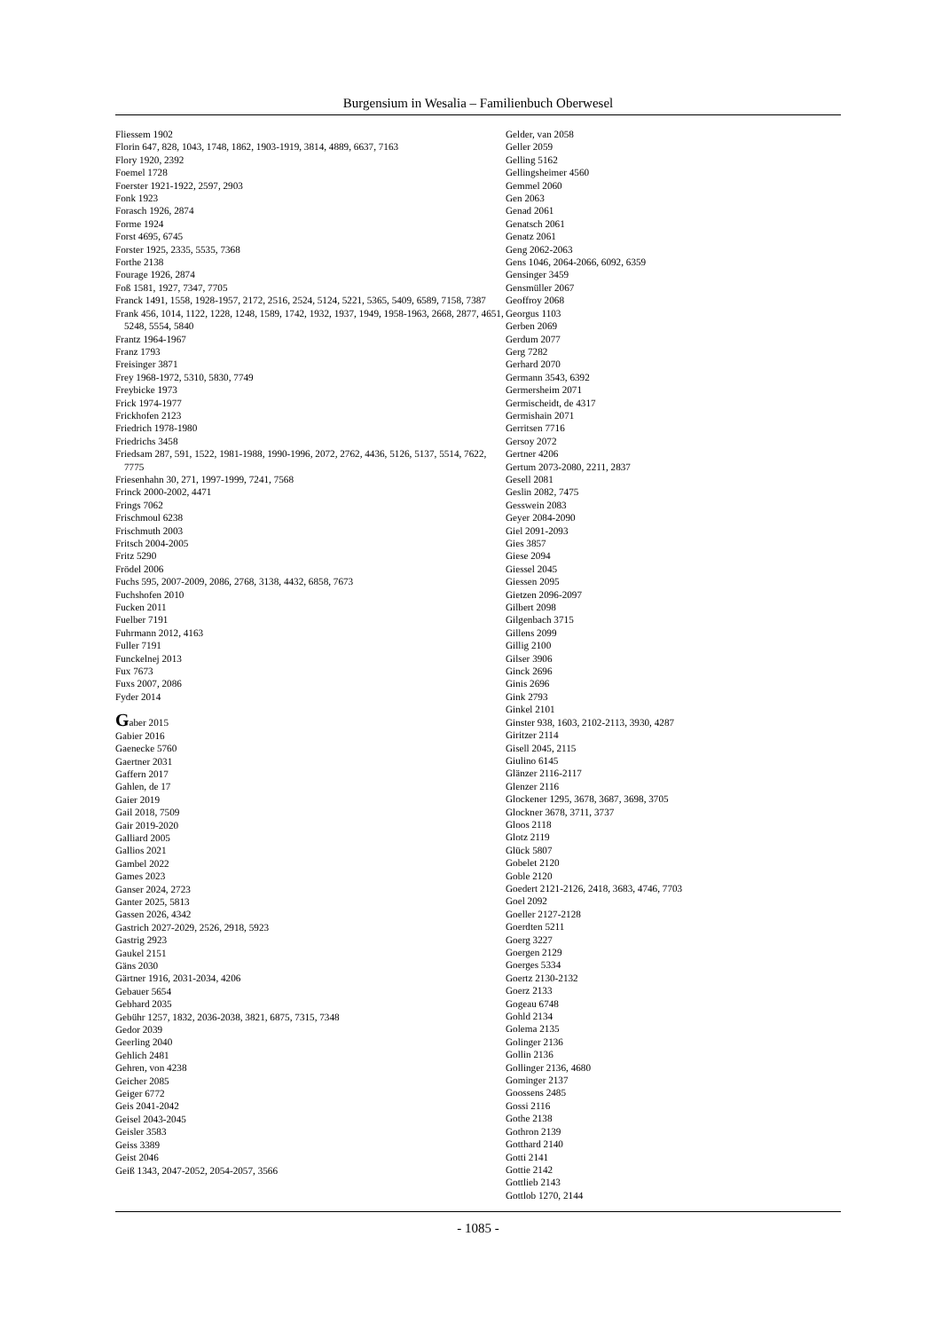Burgensium in Wesalia – Familienbuch Oberwesel
Fliessem 1902
Florin 647, 828, 1043, 1748, 1862, 1903-1919, 3814, 4889, 6637, 7163
Flory 1920, 2392
Foemel 1728
Foerster 1921-1922, 2597, 2903
Fonk 1923
Forasch 1926, 2874
Forme 1924
Forst 4695, 6745
Forster 1925, 2335, 5535, 7368
Forthe 2138
Fourage 1926, 2874
Foß 1581, 1927, 7347, 7705
Franck 1491, 1558, 1928-1957, 2172, 2516, 2524, 5124, 5221, 5365, 5409, 6589, 7158, 7387
Frank 456, 1014, 1122, 1228, 1248, 1589, 1742, 1932, 1937, 1949, 1958-1963, 2668, 2877, 4651, 5248, 5554, 5840
Frantz 1964-1967
Franz 1793
Freisinger 3871
Frey 1968-1972, 5310, 5830, 7749
Freybicke 1973
Frick 1974-1977
Frickhofen 2123
Friedrich 1978-1980
Friedrichs 3458
Friedsam 287, 591, 1522, 1981-1988, 1990-1996, 2072, 2762, 4436, 5126, 5137, 5514, 7622, 7775
Friesenhahn 30, 271, 1997-1999, 7241, 7568
Frinck 2000-2002, 4471
Frings 7062
Frischmoul 6238
Frischmuth 2003
Fritsch 2004-2005
Fritz 5290
Frödel 2006
Fuchs 595, 2007-2009, 2086, 2768, 3138, 4432, 6858, 7673
Fuchshofen 2010
Fucken 2011
Fuelber 7191
Fuhrmann 2012, 4163
Fuller 7191
Funckelnej 2013
Fux 7673
Fuxs 2007, 2086
Fyder 2014
Gaber 2015
Gabier 2016
Gaenecke 5760
Gaertner 2031
Gaffern 2017
Gahlen, de 17
Gaier 2019
Gail 2018, 7509
Gair 2019-2020
Galliard 2005
Gallios 2021
Gambel 2022
Games 2023
Ganser 2024, 2723
Ganter 2025, 5813
Gassen 2026, 4342
Gastrich 2027-2029, 2526, 2918, 5923
Gastrig 2923
Gaukel 2151
Gäns 2030
Gärtner 1916, 2031-2034, 4206
Gebauer 5654
Gebhard 2035
Gebühr 1257, 1832, 2036-2038, 3821, 6875, 7315, 7348
Gedor 2039
Geerling 2040
Gehlich 2481
Gehren, von 4238
Geicher 2085
Geiger 6772
Geis 2041-2042
Geisel 2043-2045
Geisler 3583
Geiss 3389
Geist 2046
Geiß 1343, 2047-2052, 2054-2057, 3566
Gelder, van 2058
Geller 2059
Gelling 5162
Gellingsheimer 4560
Gemmel 2060
Gen 2063
Genad 2061
Genatsch 2061
Genatz 2061
Geng 2062-2063
Gens 1046, 2064-2066, 6092, 6359
Gensinger 3459
Gensmüller 2067
Geoffroy 2068
Georgus 1103
Gerben 2069
Gerdum 2077
Gerg 7282
Gerhard 2070
Germann 3543, 6392
Germersheim 2071
Germischeidt, de 4317
Germishain 2071
Gerritsen 7716
Gersoy 2072
Gertner 4206
Gertum 2073-2080, 2211, 2837
Gesell 2081
Geslin 2082, 7475
Gesswein 2083
Geyer 2084-2090
Giel 2091-2093
Gies 3857
Giese 2094
Giessel 2045
Giessen 2095
Gietzen 2096-2097
Gilbert 2098
Gilgenbach 3715
Gillens 2099
Gillig 2100
Gilser 3906
Ginck 2696
Ginis 2696
Gink 2793
Ginkel 2101
Ginster 938, 1603, 2102-2113, 3930, 4287
Giritzer 2114
Gisell 2045, 2115
Giulino 6145
Glänzer 2116-2117
Glenzer 2116
Glockener 1295, 3678, 3687, 3698, 3705
Glockner 3678, 3711, 3737
Gloos 2118
Glotz 2119
Glück 5807
Gobelet 2120
Goble 2120
Goedert 2121-2126, 2418, 3683, 4746, 7703
Goel 2092
Goeller 2127-2128
Goerdten 5211
Goerg 3227
Goergen 2129
Goerges 5334
Goertz 2130-2132
Goerz 2133
Gogeau 6748
Gohld 2134
Golema 2135
Golinger 2136
Gollin 2136
Gollinger 2136, 4680
Gominger 2137
Goossens 2485
Gossi 2116
Gothe 2138
Gothron 2139
Gotthard 2140
Gotti 2141
Gottie 2142
Gottlieb 2143
Gottlob 1270, 2144
- 1085 -